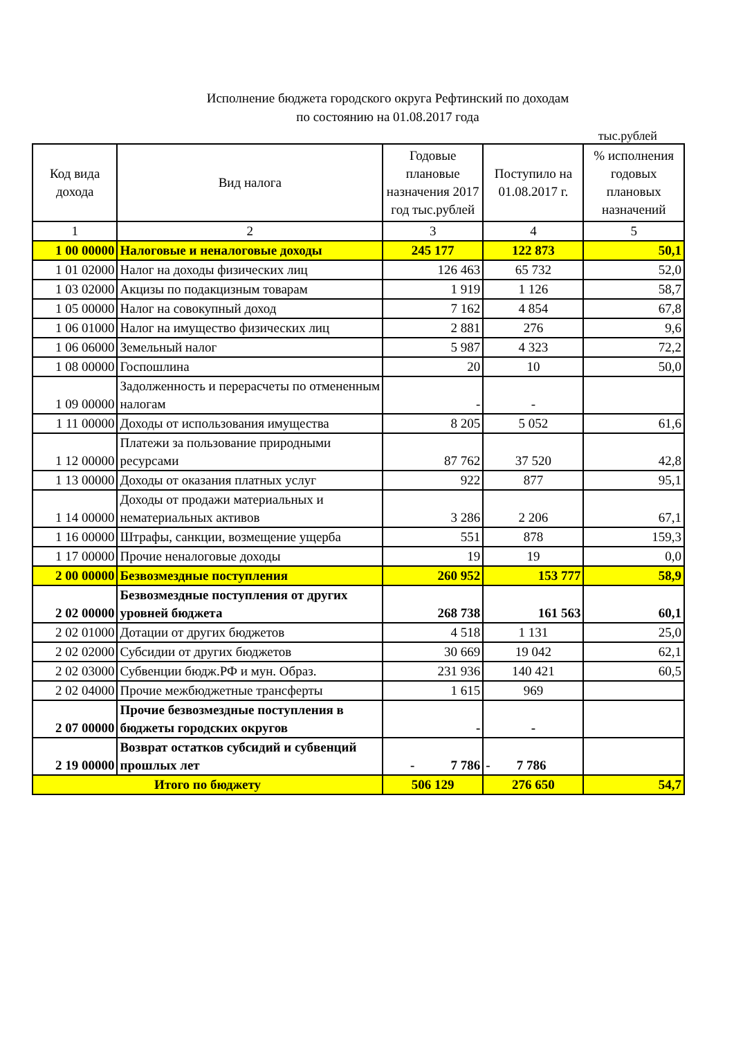Исполнение бюджета городского округа Рефтинский по доходам
по состоянию на 01.08.2017 года
тыс.рублей
| Код вида дохода | Вид налога | Годовые плановые назначения 2017 год тыс.рублей | Поступило на 01.08.2017 г. | % исполнения годовых плановых назначений |
| --- | --- | --- | --- | --- |
| 1 | 2 | 3 | 4 | 5 |
| 1 00 00000 | Налоговые и неналоговые доходы | 245 177 | 122 873 | 50,1 |
| 1 01 02000 | Налог на доходы физических лиц | 126 463 | 65 732 | 52,0 |
| 1 03 02000 | Акцизы по подакцизным товарам | 1 919 | 1 126 | 58,7 |
| 1 05 00000 | Налог на совокупный доход | 7 162 | 4 854 | 67,8 |
| 1 06 01000 | Налог на имущество физических лиц | 2 881 | 276 | 9,6 |
| 1 06 06000 | Земельный налог | 5 987 | 4 323 | 72,2 |
| 1 08 00000 | Госпошлина | 20 | 10 | 50,0 |
| 1 09 00000 | Задолженность и перерасчеты по отмененным налогам | - | - | |
| 1 11 00000 | Доходы от использования имущества | 8 205 | 5 052 | 61,6 |
| 1 12 00000 | Платежи за пользование природными ресурсами | 87 762 | 37 520 | 42,8 |
| 1 13 00000 | Доходы от оказания платных услуг | 922 | 877 | 95,1 |
| 1 14 00000 | Доходы от продажи материальных и нематериальных активов | 3 286 | 2 206 | 67,1 |
| 1 16 00000 | Штрафы, санкции, возмещение ущерба | 551 | 878 | 159,3 |
| 1 17 00000 | Прочие неналоговые доходы | 19 | 19 | 0,0 |
| 2 00 00000 | Безвозмездные поступления | 260 952 | 153 777 | 58,9 |
| 2 02 00000 | Безвозмездные поступления от других уровней бюджета | 268 738 | 161 563 | 60,1 |
| 2 02 01000 | Дотации от других бюджетов | 4 518 | 1 131 | 25,0 |
| 2 02 02000 | Субсидии от других бюджетов | 30 669 | 19 042 | 62,1 |
| 2 02 03000 | Субвенции бюдж.РФ и мун. Образ. | 231 936 | 140 421 | 60,5 |
| 2 02 04000 | Прочие межбюджетные трансферты | 1 615 | 969 | |
| 2 07 00000 | Прочие безвозмездные поступления в бюджеты городских округов | - | - | |
| 2 19 00000 | Возврат остатков субсидий и субвенций прошлых лет | - 7 786 | - 7 786 | |
| Итого по бюджету | | 506 129 | 276 650 | 54,7 |